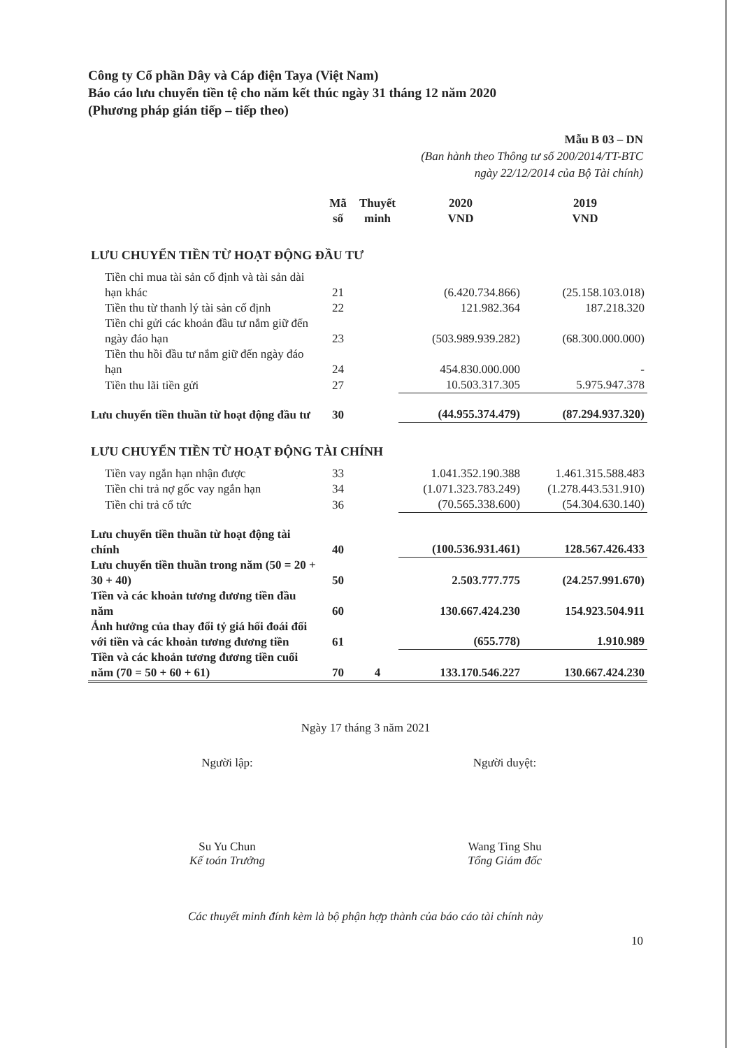Công ty Cổ phần Dây và Cáp điện Taya (Việt Nam)
Báo cáo lưu chuyển tiền tệ cho năm kết thúc ngày 31 tháng 12 năm 2020
(Phương pháp gián tiếp – tiếp theo)
Mẫu B 03 – DN
(Ban hành theo Thông tư số 200/2014/TT-BTC
ngày 22/12/2014 của Bộ Tài chính)
| | Mã số | Thuyết minh | 2020 VND | 2019 VND |
| --- | --- | --- | --- | --- |
| LƯU CHUYỂN TIỀN TỪ HOẠT ĐỘNG ĐẦU TƯ | | | | |
| Tiền chi mua tài sản cố định và tài sản dài hạn khác | 21 | | (6.420.734.866) | (25.158.103.018) |
| Tiền thu từ thanh lý tài sản cố định | 22 | | 121.982.364 | 187.218.320 |
| Tiền chi gửi các khoản đầu tư nắm giữ đến ngày đáo hạn | 23 | | (503.989.939.282) | (68.300.000.000) |
| Tiền thu hồi đầu tư nắm giữ đến ngày đáo hạn | 24 | | 454.830.000.000 | - |
| Tiền thu lãi tiền gửi | 27 | | 10.503.317.305 | 5.975.947.378 |
| Lưu chuyển tiền thuần từ hoạt động đầu tư | 30 | | (44.955.374.479) | (87.294.937.320) |
| LƯU CHUYỂN TIỀN TỪ HOẠT ĐỘNG TÀI CHÍNH | | | | |
| Tiền vay ngắn hạn nhận được | 33 | | 1.041.352.190.388 | 1.461.315.588.483 |
| Tiền chi trả nợ gốc vay ngắn hạn | 34 | | (1.071.323.783.249) | (1.278.443.531.910) |
| Tiền chi trả cổ tức | 36 | | (70.565.338.600) | (54.304.630.140) |
| Lưu chuyển tiền thuần từ hoạt động tài chính | 40 | | (100.536.931.461) | 128.567.426.433 |
| Lưu chuyển tiền thuần trong năm (50 = 20 + 30 + 40) | 50 | | 2.503.777.775 | (24.257.991.670) |
| Tiền và các khoản tương đương tiền đầu năm | 60 | | 130.667.424.230 | 154.923.504.911 |
| Ảnh hưởng của thay đổi tỷ giá hối đoái đối với tiền và các khoản tương đương tiền | 61 | | (655.778) | 1.910.989 |
| Tiền và các khoản tương đương tiền cuối năm (70 = 50 + 60 + 61) | 70 | 4 | 133.170.546.227 | 130.667.424.230 |
Ngày 17 tháng 3 năm 2021
Người lập:
Su Yu Chun
Kế toán Trưởng
Người duyệt:
Wang Ting Shu
Tổng Giám đốc
Các thuyết minh đính kèm là bộ phận hợp thành của báo cáo tài chính này
10